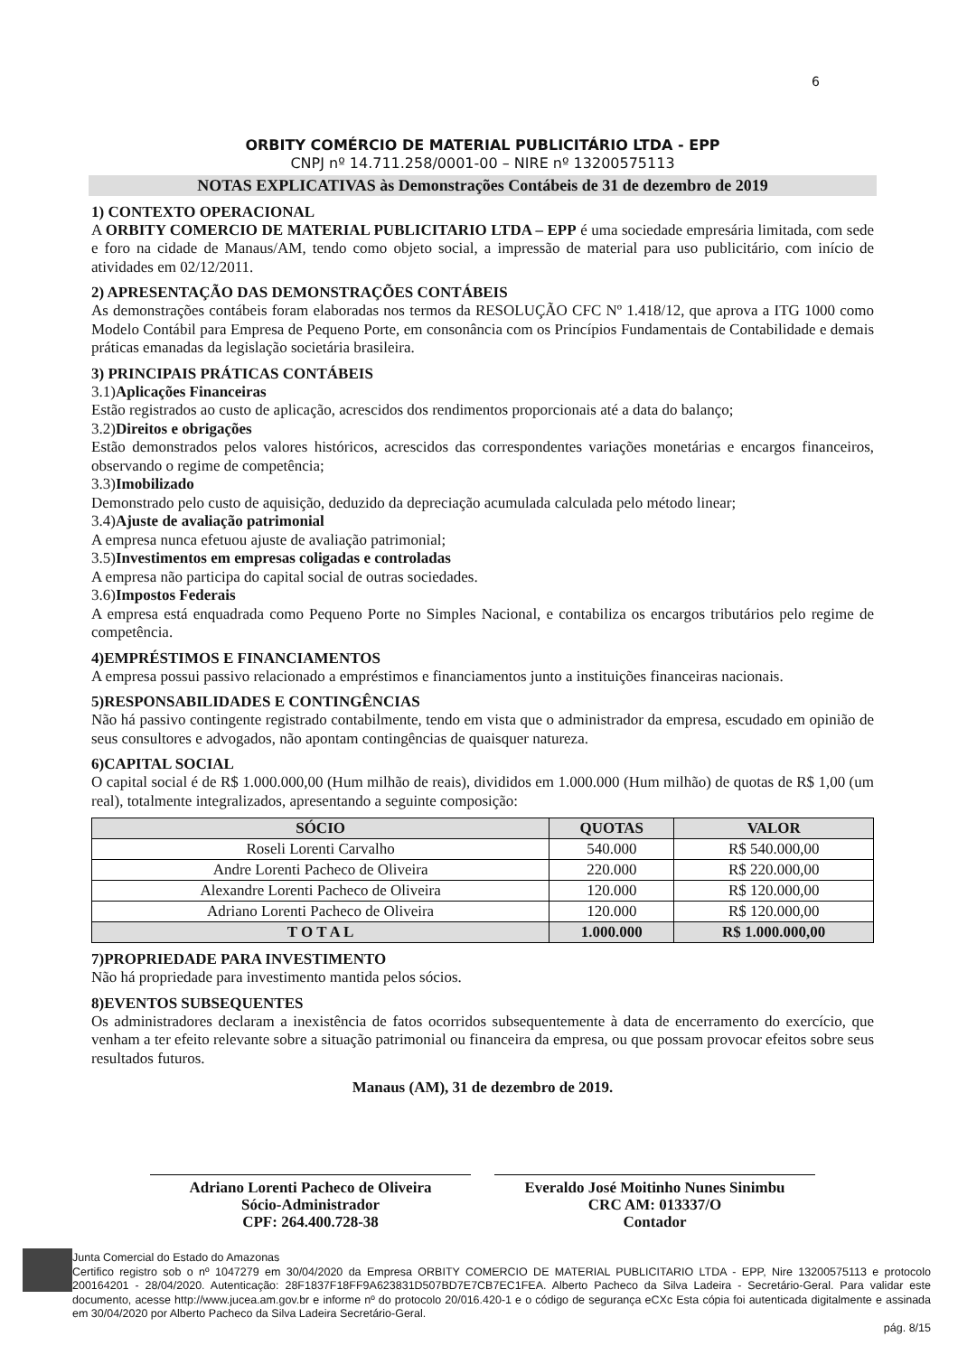6
ORBITY COMÉRCIO DE MATERIAL PUBLICITÁRIO LTDA - EPP
CNPJ nº 14.711.258/0001-00 – NIRE nº 13200575113
NOTAS EXPLICATIVAS às Demonstrações Contábeis de 31 de dezembro de 2019
1) CONTEXTO OPERACIONAL
A ORBITY COMERCIO DE MATERIAL PUBLICITARIO LTDA – EPP é uma sociedade empresária limitada, com sede e foro na cidade de Manaus/AM, tendo como objeto social, a impressão de material para uso publicitário, com início de atividades em 02/12/2011.
2) APRESENTAÇÃO DAS DEMONSTRAÇÕES CONTÁBEIS
As demonstrações contábeis foram elaboradas nos termos da RESOLUÇÃO CFC Nº 1.418/12, que aprova a ITG 1000 como Modelo Contábil para Empresa de Pequeno Porte, em consonância com os Princípios Fundamentais de Contabilidade e demais práticas emanadas da legislação societária brasileira.
3) PRINCIPAIS PRÁTICAS CONTÁBEIS
3.1)Aplicações Financeiras
Estão registrados ao custo de aplicação, acrescidos dos rendimentos proporcionais até a data do balanço;
3.2)Direitos e obrigações
Estão demonstrados pelos valores históricos, acrescidos das correspondentes variações monetárias e encargos financeiros, observando o regime de competência;
3.3)Imobilizado
Demonstrado pelo custo de aquisição, deduzido da depreciação acumulada calculada pelo método linear;
3.4)Ajuste de avaliação patrimonial
A empresa nunca efetuou ajuste de avaliação patrimonial;
3.5)Investimentos em empresas coligadas e controladas
A empresa não participa do capital social de outras sociedades.
3.6)Impostos Federais
A empresa está enquadrada como Pequeno Porte no Simples Nacional, e contabiliza os encargos tributários pelo regime de competência.
4)EMPRÉSTIMOS E FINANCIAMENTOS
A empresa possui passivo relacionado a empréstimos e financiamentos junto a instituições financeiras nacionais.
5)RESPONSABILIDADES E CONTINGÊNCIAS
Não há passivo contingente registrado contabilmente, tendo em vista que o administrador da empresa, escudado em opinião de seus consultores e advogados, não apontam contingências de quaisquer natureza.
6)CAPITAL SOCIAL
O capital social é de R$ 1.000.000,00 (Hum milhão de reais), divididos em 1.000.000 (Hum milhão) de quotas de R$ 1,00 (um real), totalmente integralizados, apresentando a seguinte composição:
| SÓCIO | QUOTAS | VALOR |
| --- | --- | --- |
| Roseli Lorenti Carvalho | 540.000 | R$ 540.000,00 |
| Andre Lorenti Pacheco de Oliveira | 220.000 | R$ 220.000,00 |
| Alexandre Lorenti Pacheco de Oliveira | 120.000 | R$ 120.000,00 |
| Adriano Lorenti Pacheco de Oliveira | 120.000 | R$ 120.000,00 |
| T O T A L | 1.000.000 | R$ 1.000.000,00 |
7)PROPRIEDADE PARA INVESTIMENTO
Não há propriedade para investimento mantida pelos sócios.
8)EVENTOS SUBSEQUENTES
Os administradores declaram a inexistência de fatos ocorridos subsequentemente à data de encerramento do exercício, que venham a ter efeito relevante sobre a situação patrimonial ou financeira da empresa, ou que possam provocar efeitos sobre seus resultados futuros.
Manaus (AM), 31 de dezembro de 2019.
Adriano Lorenti Pacheco de Oliveira
Sócio-Administrador
CPF: 264.400.728-38
Everaldo José Moitinho Nunes Sinimbu
CRC AM: 013337/O
Contador
Junta Comercial do Estado do Amazonas
Certifico registro sob o nº 1047279 em 30/04/2020 da Empresa ORBITY COMERCIO DE MATERIAL PUBLICITARIO LTDA - EPP, Nire 13200575113 e protocolo 200164201 - 28/04/2020. Autenticação: 28F1837F18FF9A623831D507BD7E7CB7EC1FEA. Alberto Pacheco da Silva Ladeira - Secretário-Geral. Para validar este documento, acesse http://www.jucea.am.gov.br e informe nº do protocolo 20/016.420-1 e o código de segurança eCXc Esta cópia foi autenticada digitalmente e assinada em 30/04/2020 por Alberto Pacheco da Silva Ladeira Secretário-Geral.
pág. 8/15